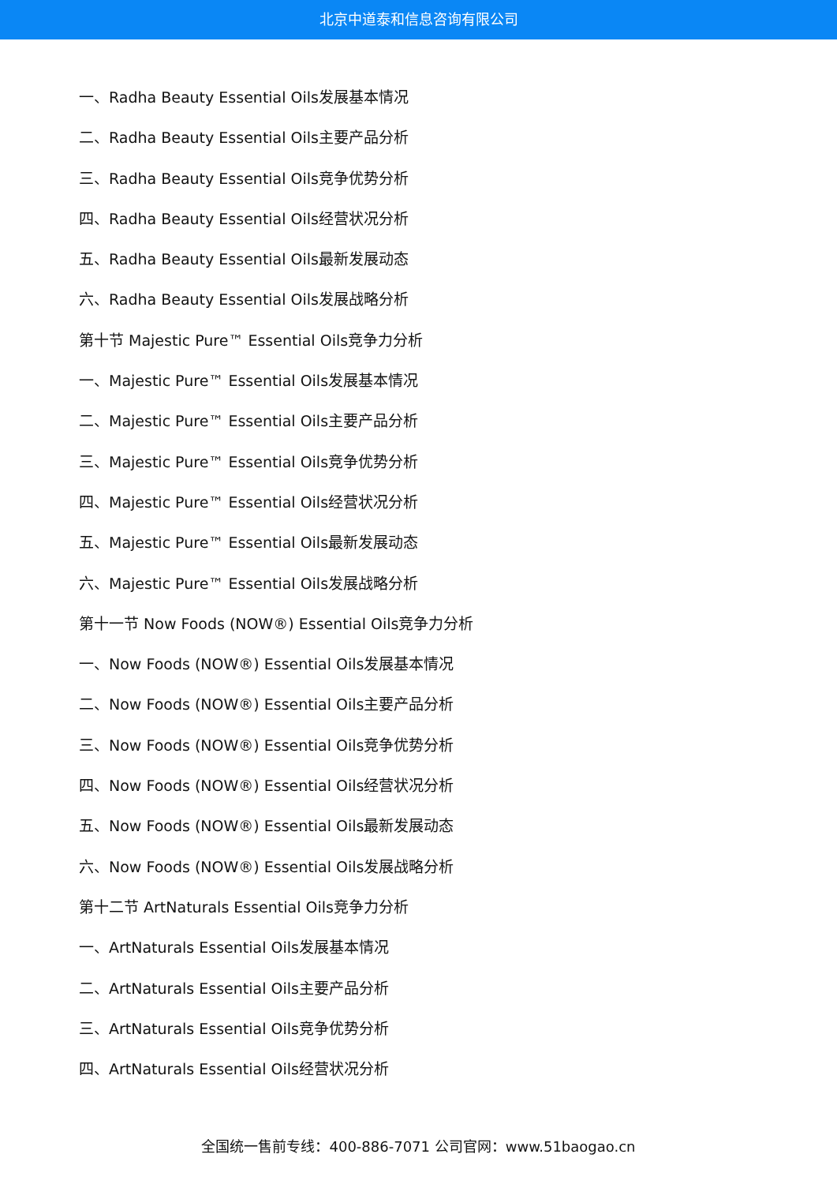北京中道泰和信息咨询有限公司
一、Radha Beauty Essential Oils发展基本情况
二、Radha Beauty Essential Oils主要产品分析
三、Radha Beauty Essential Oils竞争优势分析
四、Radha Beauty Essential Oils经营状况分析
五、Radha Beauty Essential Oils最新发展动态
六、Radha Beauty Essential Oils发展战略分析
第十节 Majestic Pure™ Essential Oils竞争力分析
一、Majestic Pure™ Essential Oils发展基本情况
二、Majestic Pure™ Essential Oils主要产品分析
三、Majestic Pure™ Essential Oils竞争优势分析
四、Majestic Pure™ Essential Oils经营状况分析
五、Majestic Pure™ Essential Oils最新发展动态
六、Majestic Pure™ Essential Oils发展战略分析
第十一节 Now Foods (NOW®) Essential Oils竞争力分析
一、Now Foods (NOW®) Essential Oils发展基本情况
二、Now Foods (NOW®) Essential Oils主要产品分析
三、Now Foods (NOW®) Essential Oils竞争优势分析
四、Now Foods (NOW®) Essential Oils经营状况分析
五、Now Foods (NOW®) Essential Oils最新发展动态
六、Now Foods (NOW®) Essential Oils发展战略分析
第十二节 ArtNaturals Essential Oils竞争力分析
一、ArtNaturals Essential Oils发展基本情况
二、ArtNaturals Essential Oils主要产品分析
三、ArtNaturals Essential Oils竞争优势分析
四、ArtNaturals Essential Oils经营状况分析
全国统一售前专线：400-886-7071 公司官网：www.51baogao.cn